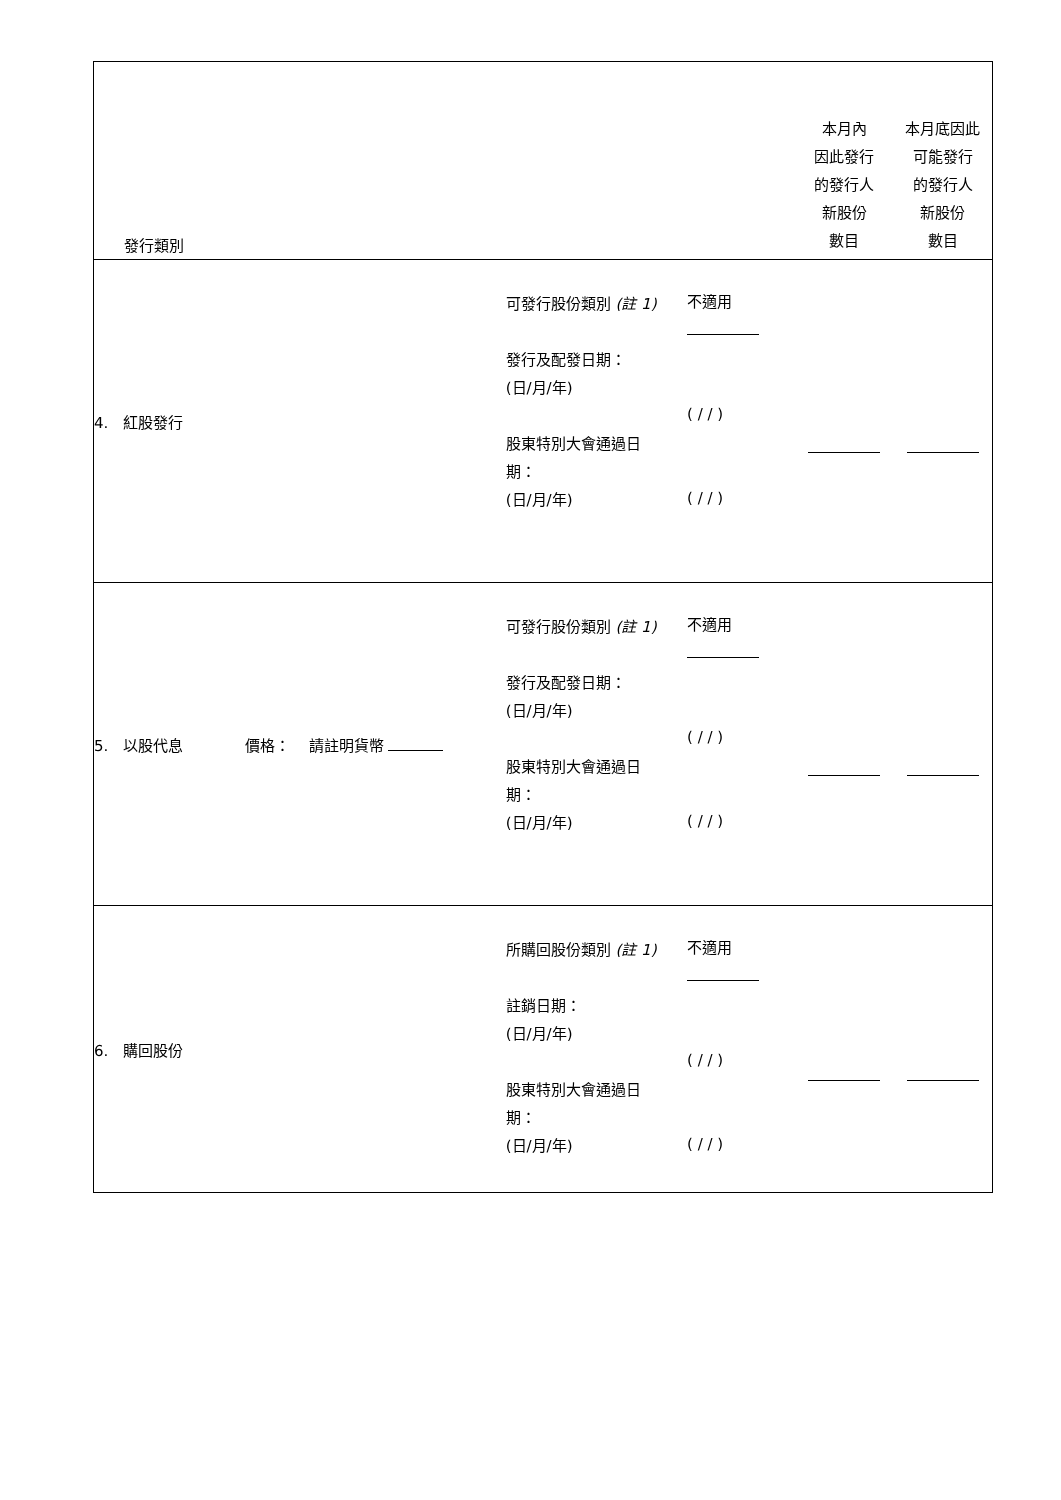| 發行類別 | | | 本月內 因此發行 的發行人 新股份 數目 | 本月底因此 可能發行 的發行人 新股份 數目 |
| 4. 紅股發行 | 可發行股份類別 (註 1) 發行及配發日期： (日/月/年) 股東特別大會通過日 期： (日/月/年) | 不適用 ( / / ) ( / / ) | | |
| 5. 以股代息 價格： 請註明貨幣 | 可發行股份類別 (註 1) 發行及配發日期： (日/月/年) 股東特別大會通過日 期： (日/月/年) | 不適用 ( / / ) ( / / ) | | |
| 6. 購回股份 | 所購回股份類別 (註 1) 註銷日期： (日/月/年) 股東特別大會通過日 期： (日/月/年) | 不適用 ( / / ) ( / / ) | | |